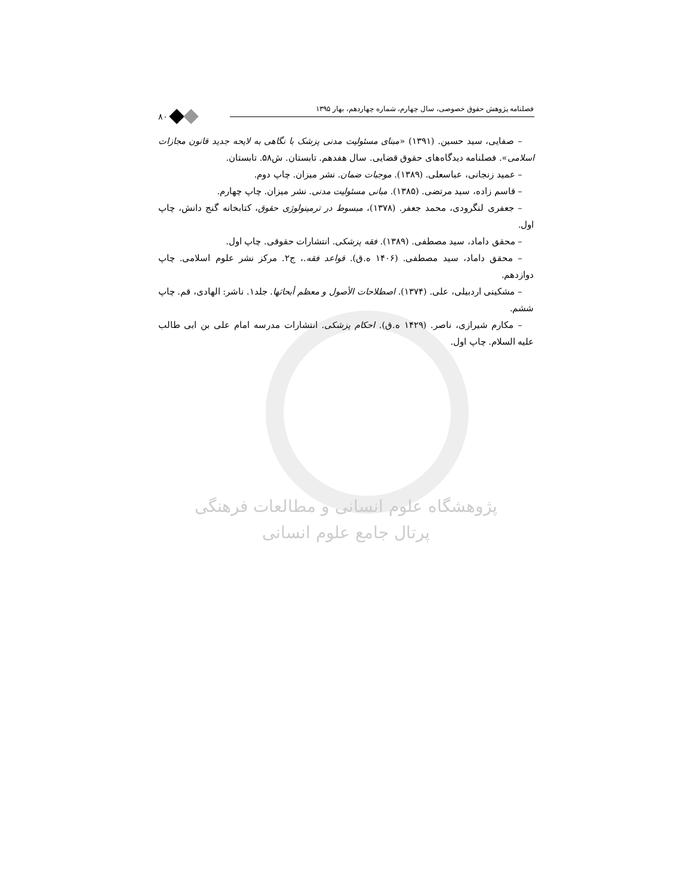فصلنامه پژوهش حقوق خصوصی، سال چهارم، شماره چهاردهم، بهار ۱۳۹۵
۸۰
– صفایی، سید حسین. (۱۳۹۱) «مبنای مسئولیت مدنی پزشک با نگاهی به لایحه جدید قانون مجازات اسلامی». فصلنامه دیدگاه‌های حقوق قضایی. سال هفدهم. تابستان. ش۵۸. تابستان.
– عمید زنجانی، عباسعلی. (۱۳۸۹). موجبات ضمان. نشر میزان. چاپ دوم.
– قاسم زاده، سید مرتضی. (۱۳۸۵). مبانی مسئولیت مدنی. نشر میزان. چاپ چهارم.
– جعفری لنگرودی، محمد جعفر. (۱۳۷۸)، مبسوط در ترمینولوژی حقوق، کتابخانه گنج دانش، چاپ اول.
– محقق داماد، سید مصطفی. (۱۳۸۹). فقه پزشکی. انتشارات حقوقی. چاپ اول.
– محقق داماد، سید مصطفی. (۱۴۰۶ ه.ق). قواعد فقه.، ج۲. مرکز نشر علوم اسلامی. چاپ دوازدهم.
– مشکینی اردبیلی، علی. (۱۳۷۴). اصطلاحات الأصول و معظم أبحاثها. جلد۱. ناشر: الهادی، قم. چاپ ششم.
– مکارم شیرازی، ناصر. (۱۴۲۹ ه.ق). احکام پزشکی. انتشارات مدرسه امام علی بن ابی طالب علیه السلام. چاپ اول.
پژوهشگاه علوم انسانی و مطالعات فرهنگی
پرتال جامع علوم انسانی